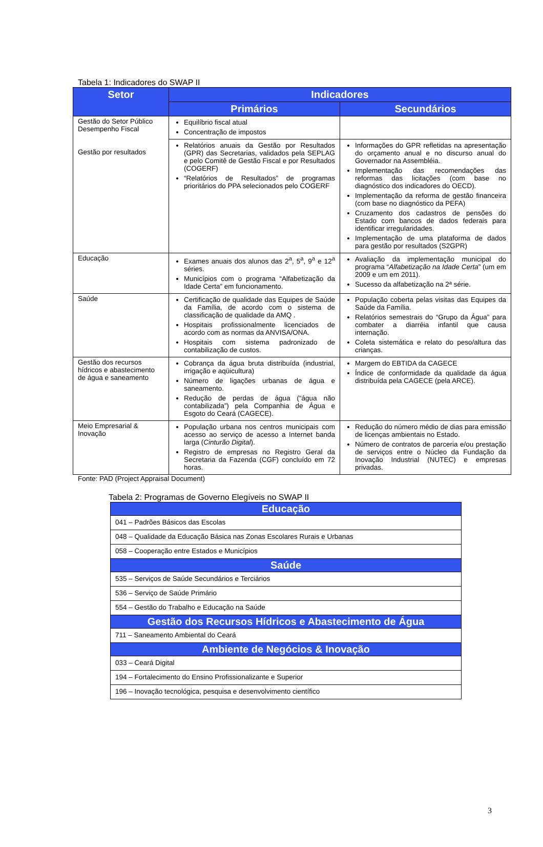Tabela 1: Indicadores do SWAP II
| Setor | Indicadores | |
| --- | --- | --- |
| | Primários | Secundários |
| Gestão do Setor Público Desempenho Fiscal Gestão por resultados | Equilíbrio fiscal atual Concentração de impostos | |
| | Relatórios anuais da Gestão por Resultados (GPR) das Secretarias, validados pela SEPLAG e pelo Comitê de Gestão Fiscal e por Resultados (COGERF) “Relatórios de Resultados” de programas prioritários do PPA selecionados pelo COGERF | Informações do GPR refletidas na apresentação do orçamento anual e no discurso anual do Governador na Assembléia. Implementação das recomendações das reformas das licitações (com base no diagnóstico dos indicadores do OECD). Implementação da reforma de gestão financeira (com base no diagnóstico da PEFA) Cruzamento dos cadastros de pensões do Estado com bancos de dados federais para identificar irregularidades. Implementação de uma plataforma de dados para gestão por resultados (S2GPR) |
| Educação | Exames anuais dos alunos das 2<sup>a</sup>, 5<sup>a</sup>, 9<sup>a</sup> e 12<sup>a</sup> séries. Municípios com o programa “Alfabetização da Idade Certa” em funcionamento. | Avaliação da implementação municipal do programa “ Alfabetização na Idade Certa ” (um em 2009 e um em 2011). Sucesso da alfabetização na 2ª série. |
| Saúde | Certificação de qualidade das Equipes de Saúde da Família, de acordo com o sistema de classificação de qualidade da AMQ . Hospitais profissionalmente licenciados de acordo com as normas da ANVISA/ONA. Hospitais com sistema padronizado de contabilização de custos. | População coberta pelas visitas das Equipes da Saúde da Família. Relatórios semestrais do “Grupo da Água” para combater a diarréia infantil que causa internação. Coleta sistemática e relato do peso/altura das crianças. |
| Gestão dos recursos hídricos e abastecimento de água e saneamento | Cobrança da água bruta distribuída (industrial, irrigação e aqüicultura) Número de ligações urbanas de água e saneamento. Redução de perdas de água (“água não contabilizada”) pela Companhia de Água e Esgoto do Ceará (CAGECE). | Margem do EBTIDA da CAGECE Índice de conformidade da qualidade da água distribuída pela CAGECE (pela ARCE). |
| Meio Empresarial & Inovação | População urbana nos centros municipais com acesso ao serviço de acesso a Internet banda larga ( Cinturão Digital ). Registro de empresas no Registro Geral da Secretaria da Fazenda (CGF) concluído em 72 horas. | Redução do número médio de dias para emissão de licenças ambientais no Estado. Número de contratos de parceria e/ou prestação de serviços entre o Núcleo da Fundação da Inovação Industrial (NUTEC) e empresas privadas. |
Fonte: PAD (Project Appraisal Document)
Tabela 2: Programas de Governo Elegíveis no SWAP II
| Educação |
| --- |
| 041 – Padrões Básicos das Escolas |
| 048 – Qualidade da Educação Básica nas Zonas Escolares Rurais e Urbanas |
| 058 – Cooperação entre Estados e Municípios |
| Saúde |
| 535 – Serviços de Saúde Secundários e Terciários |
| 536 – Serviço de Saúde Primário |
| 554 – Gestão do Trabalho e Educação na Saúde |
| Gestão dos Recursos Hídricos e Abastecimento de Água |
| 711 – Saneamento Ambiental do Ceará |
| Ambiente de Negócios & Inovação |
| 033 – Ceará Digital |
| 194 – Fortalecimento do Ensino Profissionalizante e Superior |
| 196 – Inovação tecnológica, pesquisa e desenvolvimento científico |
3